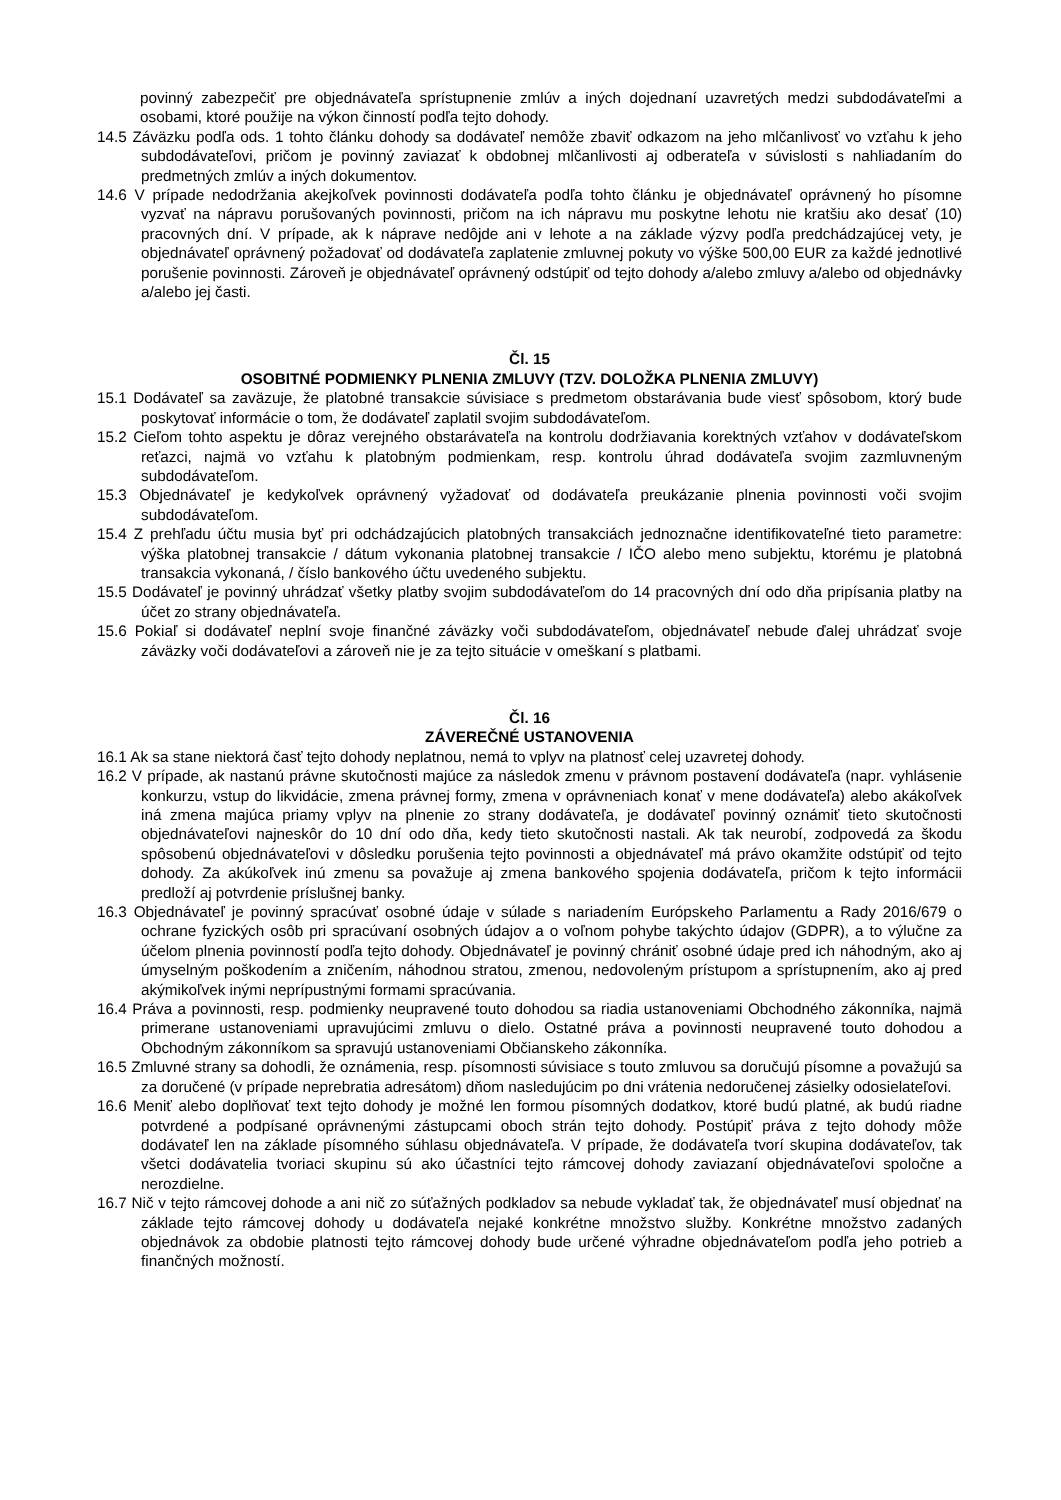povinný zabezpečiť pre objednávateľa sprístupnenie zmlúv a iných dojednaní uzavretých medzi subdodávateľmi a osobami, ktoré použije na výkon činností podľa tejto dohody.
14.5 Záväzku podľa ods. 1 tohto článku dohody sa dodávateľ nemôže zbaviť odkazom na jeho mlčanlivosť vo vzťahu k jeho subdodávateľovi, pričom je povinný zaviazať k obdobnej mlčanlivosti aj odberateľa v súvislosti s nahliadaním do predmetných zmlúv a iných dokumentov.
14.6 V prípade nedodržania akejkoľvek povinnosti dodávateľa podľa tohto článku je objednávateľ oprávnený ho písomne vyzvať na nápravu porušovaných povinnosti, pričom na ich nápravu mu poskytne lehotu nie kratšiu ako desať (10) pracovných dní. V prípade, ak k náprave nedôjde ani v lehote a na základe výzvy podľa predchádzajúcej vety, je objednávateľ oprávnený požadovať od dodávateľa zaplatenie zmluvnej pokuty vo výške 500,00 EUR za každé jednotlivé porušenie povinnosti. Zároveň je objednávateľ oprávnený odstúpiť od tejto dohody a/alebo zmluvy a/alebo od objednávky a/alebo jej časti.
Čl. 15
OSOBITNÉ PODMIENKY PLNENIA ZMLUVY (TZV. DOLOŽKA PLNENIA ZMLUVY)
15.1 Dodávateľ sa zaväzuje, že platobné transakcie súvisiace s predmetom obstarávania bude viesť spôsobom, ktorý bude poskytovať informácie o tom, že dodávateľ zaplatil svojim subdodávateľom.
15.2 Cieľom tohto aspektu je dôraz verejného obstarávateľa na kontrolu dodržiavania korektných vzťahov v dodávateľskom reťazci, najmä vo vzťahu k platobným podmienkam, resp. kontrolu úhrad dodávateľa svojim zazmluvneným subdodávateľom.
15.3 Objednávateľ je kedykoľvek oprávnený vyžadovať od dodávateľa preukázanie plnenia povinnosti voči svojim subdodávateľom.
15.4 Z prehľadu účtu musia byť pri odchádzajúcich platobných transakciách jednoznačne identifikovateľné tieto parametre: výška platobnej transakcie / dátum vykonania platobnej transakcie / IČO alebo meno subjektu, ktorému je platobná transakcia vykonaná, / číslo bankového účtu uvedeného subjektu.
15.5 Dodávateľ je povinný uhrádzať všetky platby svojim subdodávateľom do 14 pracovných dní odo dňa pripísania platby na účet zo strany objednávateľa.
15.6 Pokiaľ si dodávateľ neplní svoje finančné záväzky voči subdodávateľom, objednávateľ nebude ďalej uhrádzať svoje záväzky voči dodávateľovi a zároveň nie je za tejto situácie v omeškaní s platbami.
Čl. 16
ZÁVEREČNÉ USTANOVENIA
16.1 Ak sa stane niektorá časť tejto dohody neplatnou, nemá to vplyv na platnosť celej uzavretej dohody.
16.2 V prípade, ak nastanú právne skutočnosti majúce za následok zmenu v právnom postavení dodávateľa (napr. vyhlásenie konkurzu, vstup do likvidácie, zmena právnej formy, zmena v oprávneniach konať v mene dodávateľa) alebo akákoľvek iná zmena majúca priamy vplyv na plnenie zo strany dodávateľa, je dodávateľ povinný oznámiť tieto skutočnosti objednávateľovi najneskôr do 10 dní odo dňa, kedy tieto skutočnosti nastali. Ak tak neurobí, zodpovedá za škodu spôsobenú objednávateľovi v dôsledku porušenia tejto povinnosti a objednávateľ má právo okamžite odstúpiť od tejto dohody. Za akúkoľvek inú zmenu sa považuje aj zmena bankového spojenia dodávateľa, pričom k tejto informácii predloží aj potvrdenie príslušnej banky.
16.3 Objednávateľ je povinný spracúvať osobné údaje v súlade s nariadením Európskeho Parlamentu a Rady 2016/679 o ochrane fyzických osôb pri spracúvaní osobných údajov a o voľnom pohybe takýchto údajov (GDPR), a to výlučne za účelom plnenia povinností podľa tejto dohody. Objednávateľ je povinný chrániť osobné údaje pred ich náhodným, ako aj úmyselným poškodením a zničením, náhodnou stratou, zmenou, nedovoleným prístupom a sprístupnením, ako aj pred akýmikoľvek inými neprípustnými formami spracúvania.
16.4 Práva a povinnosti, resp. podmienky neupravené touto dohodou sa riadia ustanoveniami Obchodného zákonníka, najmä primerane ustanoveniami upravujúcimi zmluvu o dielo. Ostatné práva a povinnosti neupravené touto dohodou a Obchodným zákonníkom sa spravujú ustanoveniami Občianskeho zákonníka.
16.5 Zmluvné strany sa dohodli, že oznámenia, resp. písomnosti súvisiace s touto zmluvou sa doručujú písomne a považujú sa za doručené (v prípade neprebratia adresátom) dňom nasledujúcim po dni vrátenia nedoručenej zásielky odosielateľovi.
16.6 Meniť alebo doplňovať text tejto dohody je možné len formou písomných dodatkov, ktoré budú platné, ak budú riadne potvrdené a podpísané oprávnenými zástupcami oboch strán tejto dohody. Postúpiť práva z tejto dohody môže dodávateľ len na základe písomného súhlasu objednávateľa. V prípade, že dodávateľa tvorí skupina dodávateľov, tak všetci dodávatelia tvoriaci skupinu sú ako účastníci tejto rámcovej dohody zaviazaní objednávateľovi spoločne a nerozdielne.
16.7 Nič v tejto rámcovej dohode a ani nič zo súťažných podkladov sa nebude vykladať tak, že objednávateľ musí objednať na základe tejto rámcovej dohody u dodávateľa nejaké konkrétne množstvo služby. Konkrétne množstvo zadaných objednávok za obdobie platnosti tejto rámcovej dohody bude určené výhradne objednávateľom podľa jeho potrieb a finančných možností.